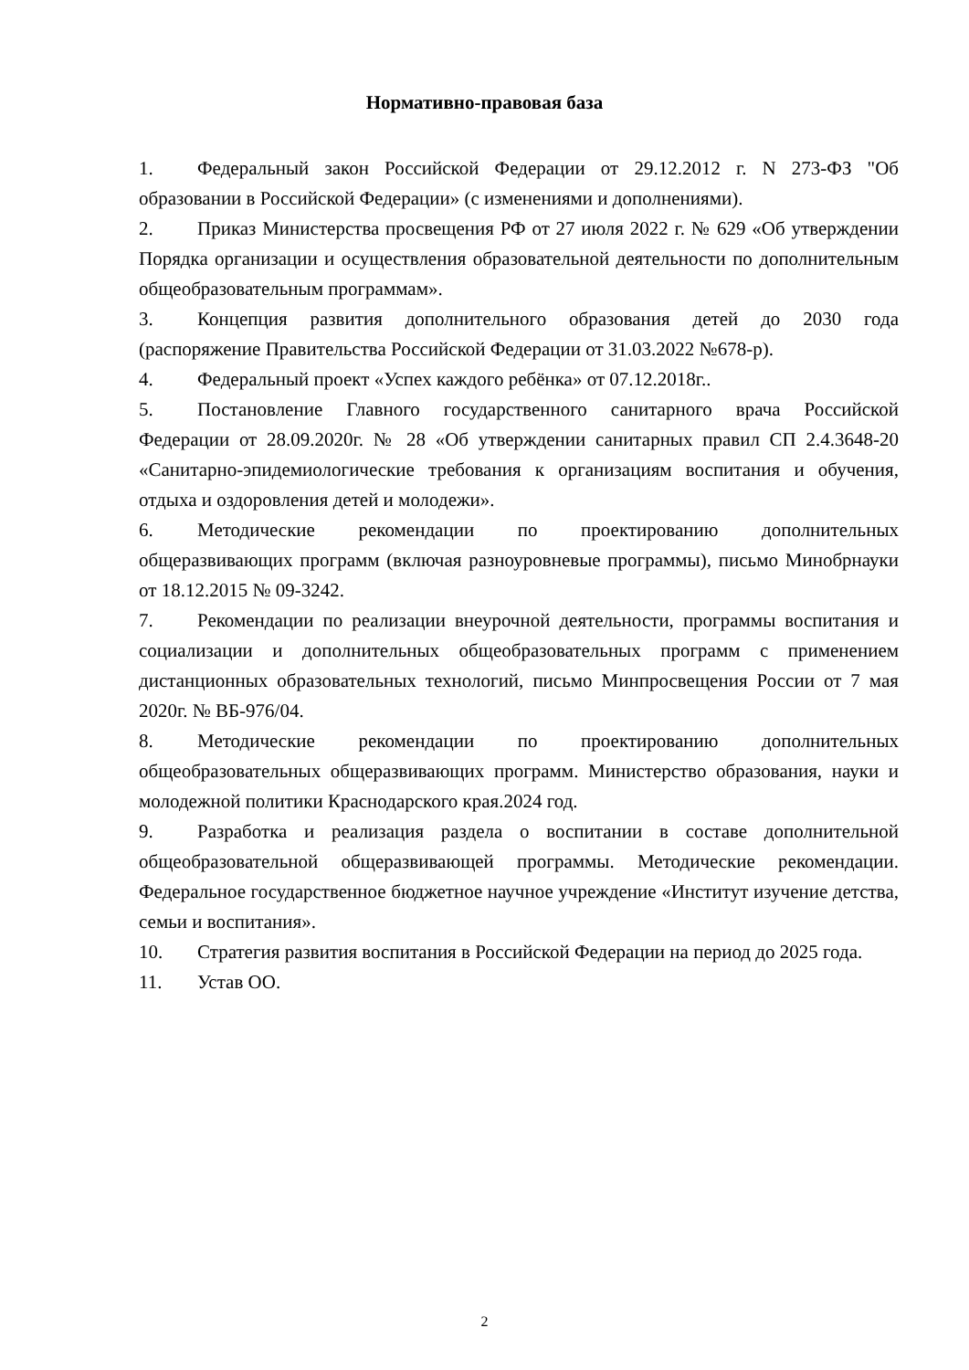Нормативно-правовая база
1. Федеральный закон Российской Федерации от 29.12.2012 г. N 273-ФЗ "Об образовании в Российской Федерации» (с изменениями и дополнениями).
2. Приказ Министерства просвещения РФ от 27 июля 2022 г. № 629 «Об утверждении Порядка организации и осуществления образовательной деятельности по дополнительным общеобразовательным программам».
3. Концепция развития дополнительного образования детей до 2030 года (распоряжение Правительства Российской Федерации от 31.03.2022 №678-р).
4. Федеральный проект «Успех каждого ребёнка» от 07.12.2018г..
5. Постановление Главного государственного санитарного врача Российской Федерации от 28.09.2020г. № 28 «Об утверждении санитарных правил СП 2.4.3648-20 «Санитарно-эпидемиологические требования к организациям воспитания и обучения, отдыха и оздоровления детей и молодежи».
6. Методические рекомендации по проектированию дополнительных общеразвивающих программ (включая разноуровневые программы), письмо Минобрнауки от 18.12.2015 № 09-3242.
7. Рекомендации по реализации внеурочной деятельности, программы воспитания и социализации и дополнительных общеобразовательных программ с применением дистанционных образовательных технологий, письмо Минпросвещения России от 7 мая 2020г. № ВБ-976/04.
8. Методические рекомендации по проектированию дополнительных общеобразовательных общеразвивающих программ. Министерство образования, науки и молодежной политики Краснодарского края.2024 год.
9. Разработка и реализация раздела о воспитании в составе дополнительной общеобразовательной общеразвивающей программы. Методические рекомендации. Федеральное государственное бюджетное научное учреждение «Институт изучение детства, семьи и воспитания».
10. Стратегия развития воспитания в Российской Федерации на период до 2025 года.
11. Устав ОО.
2